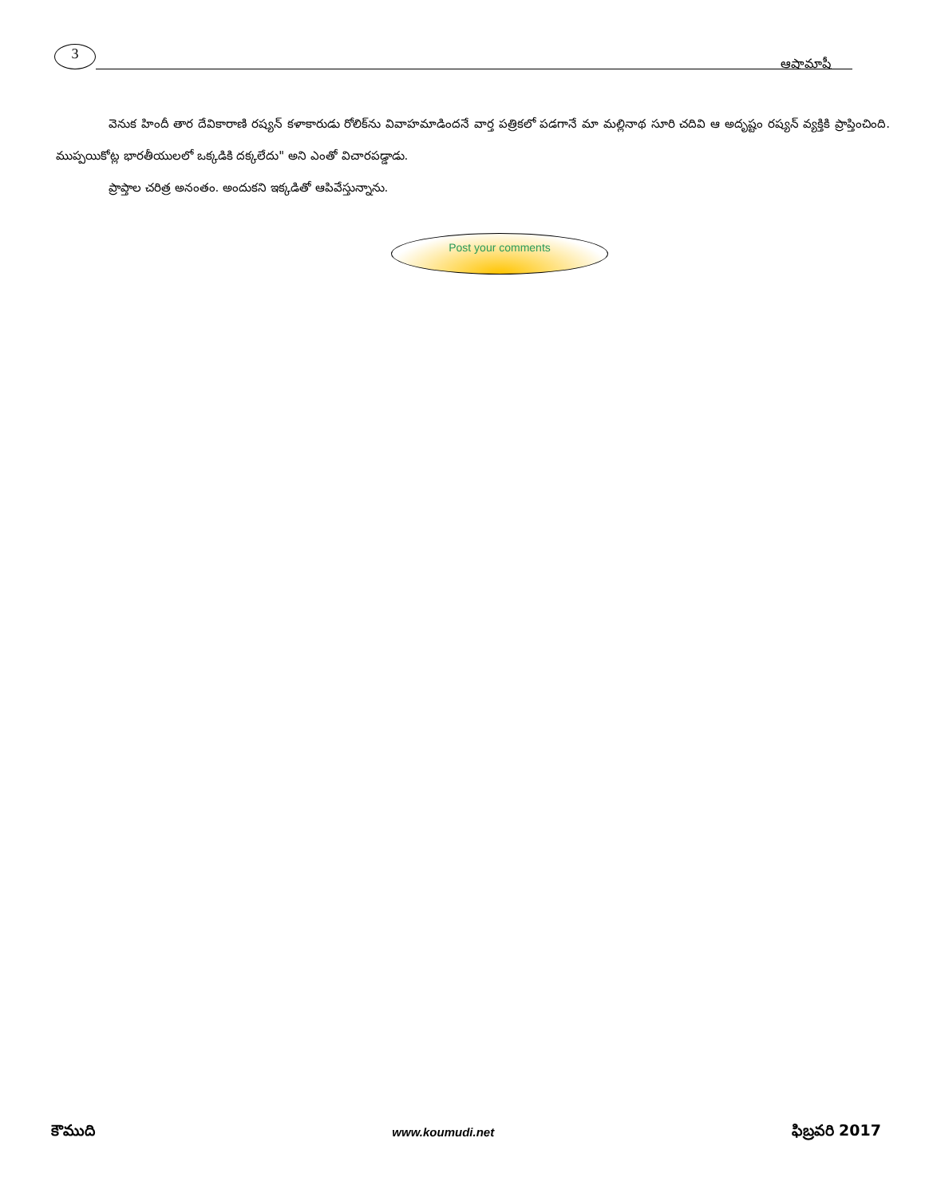3
ఆషామాషీ
వెనుక హిందీ తార దేవికారాణి రష్యన్ కళాకారుడు రోలిక్‌ను వివాహమాడిందనే వార్త పత్రికలో పడగానే మా మల్లినాథ సూరి చదివి ఆ అదృష్టం రష్యన్ వ్యక్తికి ప్రాప్తించింది. ముప్పయికోట్ల భారతీయులలో ఒక్కడికి దక్కలేదు" అని ఎంతో విచారపడ్డాడు.
ప్రాప్తాల చరిత్ర అనంతం. అందుకని ఇక్కడితో ఆపివేస్తున్నాను.
Post your comments
కౌముది
www.koumudi.net
ఫిబ్రవరి 2017